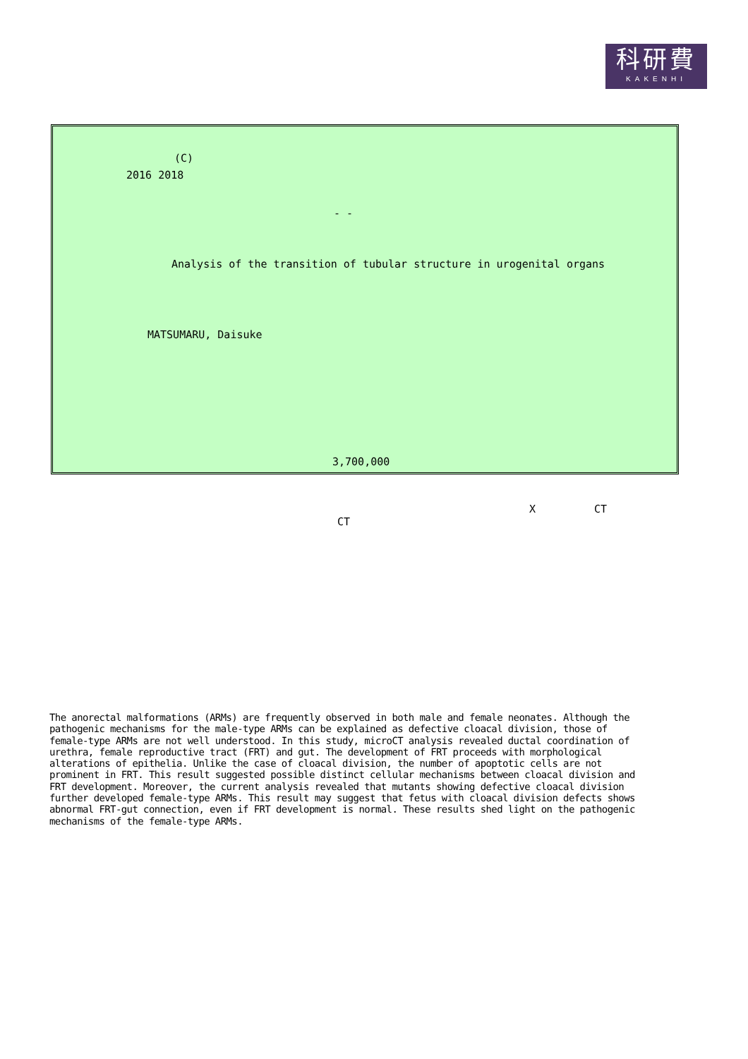科研費
KAKENHI
(C)
2016 2018
- -
Analysis of the transition of tubular structure in urogenital organs
MATSUMARU, Daisuke
3,700,000
X CT
CT
The anorectal malformations (ARMs) are frequently observed in both male and female neonates. Although the pathogenic mechanisms for the male-type ARMs can be explained as defective cloacal division, those of female-type ARMs are not well understood. In this study, microCT analysis revealed ductal coordination of urethra, female reproductive tract (FRT) and gut. The development of FRT proceeds with morphological alterations of epithelia. Unlike the case of cloacal division, the number of apoptotic cells are not prominent in FRT. This result suggested possible distinct cellular mechanisms between cloacal division and FRT development. Moreover, the current analysis revealed that mutants showing defective cloacal division further developed female-type ARMs. This result may suggest that fetus with cloacal division defects shows abnormal FRT-gut connection, even if FRT development is normal. These results shed light on the pathogenic mechanisms of the female-type ARMs.